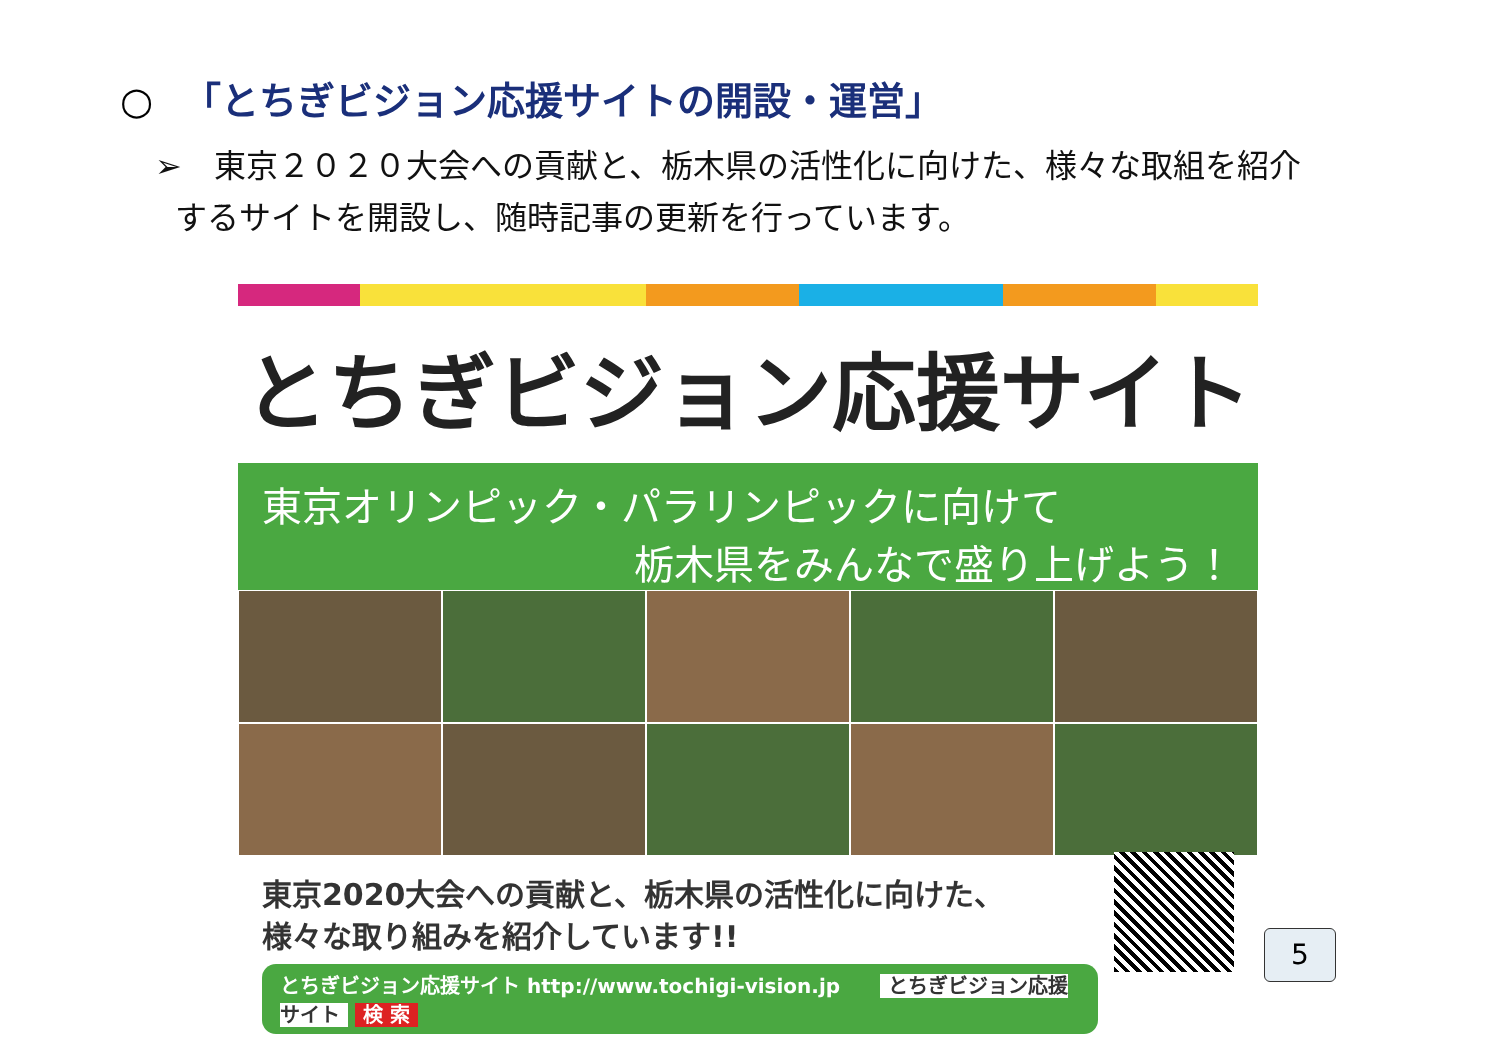○ 「とちぎビジョン応援サイトの開設・運営」
➢　東京２０２０大会への貢献と、栃木県の活性化に向けた、様々な取組を紹介
するサイトを開設し、随時記事の更新を行っています。
とちぎビジョン応援サイト
東京オリンピック・パラリンピックに向けて
栃木県をみんなで盛り上げよう！
東京2020大会への貢献と、栃木県の活性化に向けた、
様々な取り組みを紹介しています!!
とちぎビジョン応援サイト http://www.tochigi-vision.jp　　とちぎビジョン応援サイト 検 索
5